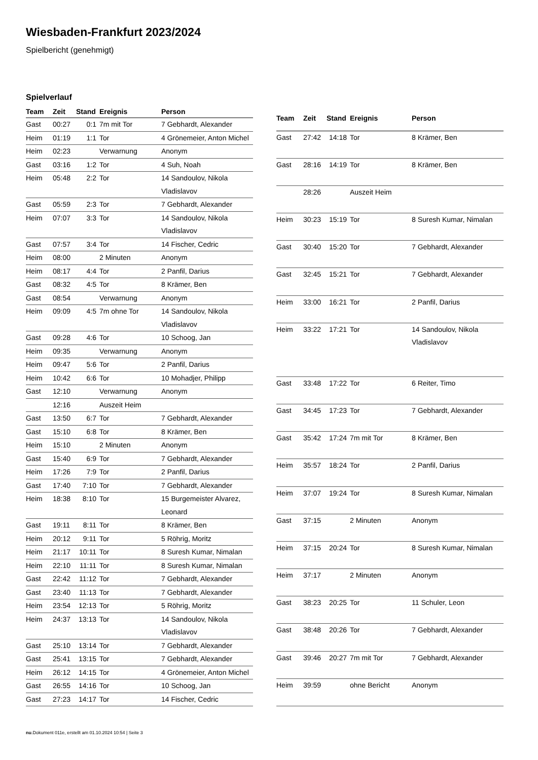Wiesbaden-Frankfurt 2023/2024
Spielbericht (genehmigt)
Spielverlauf
| Team | Zeit | Stand | Ereignis | Person |
| --- | --- | --- | --- | --- |
| Gast | 00:27 | 0:1 | 7m mit Tor | 7 Gebhardt, Alexander |
| Heim | 01:19 | 1:1 | Tor | 4 Grönemeier, Anton Michel |
| Heim | 02:23 | | Verwarnung | Anonym |
| Gast | 03:16 | 1:2 | Tor | 4 Suh, Noah |
| Heim | 05:48 | 2:2 | Tor | 14 Sandoulov, Nikola Vladislavov |
| Gast | 05:59 | 2:3 | Tor | 7 Gebhardt, Alexander |
| Heim | 07:07 | 3:3 | Tor | 14 Sandoulov, Nikola Vladislavov |
| Gast | 07:57 | 3:4 | Tor | 14 Fischer, Cedric |
| Heim | 08:00 | | 2 Minuten | Anonym |
| Heim | 08:17 | 4:4 | Tor | 2 Panfil, Darius |
| Gast | 08:32 | 4:5 | Tor | 8 Krämer, Ben |
| Gast | 08:54 | | Verwarnung | Anonym |
| Heim | 09:09 | 4:5 | 7m ohne Tor | 14 Sandoulov, Nikola Vladislavov |
| Gast | 09:28 | 4:6 | Tor | 10 Schoog, Jan |
| Heim | 09:35 | | Verwarnung | Anonym |
| Heim | 09:47 | 5:6 | Tor | 2 Panfil, Darius |
| Heim | 10:42 | 6:6 | Tor | 10 Mohadjer, Philipp |
| Gast | 12:10 | | Verwarnung | Anonym |
| | 12:16 | | Auszeit Heim | |
| Gast | 13:50 | 6:7 | Tor | 7 Gebhardt, Alexander |
| Gast | 15:10 | 6:8 | Tor | 8 Krämer, Ben |
| Heim | 15:10 | | 2 Minuten | Anonym |
| Gast | 15:40 | 6:9 | Tor | 7 Gebhardt, Alexander |
| Heim | 17:26 | 7:9 | Tor | 2 Panfil, Darius |
| Gast | 17:40 | 7:10 | Tor | 7 Gebhardt, Alexander |
| Heim | 18:38 | 8:10 | Tor | 15 Burgemeister Alvarez, Leonard |
| Gast | 19:11 | 8:11 | Tor | 8 Krämer, Ben |
| Heim | 20:12 | 9:11 | Tor | 5 Röhrig, Moritz |
| Heim | 21:17 | 10:11 | Tor | 8 Suresh Kumar, Nimalan |
| Heim | 22:10 | 11:11 | Tor | 8 Suresh Kumar, Nimalan |
| Gast | 22:42 | 11:12 | Tor | 7 Gebhardt, Alexander |
| Gast | 23:40 | 11:13 | Tor | 7 Gebhardt, Alexander |
| Heim | 23:54 | 12:13 | Tor | 5 Röhrig, Moritz |
| Heim | 24:37 | 13:13 | Tor | 14 Sandoulov, Nikola Vladislavov |
| Gast | 25:10 | 13:14 | Tor | 7 Gebhardt, Alexander |
| Gast | 25:41 | 13:15 | Tor | 7 Gebhardt, Alexander |
| Heim | 26:12 | 14:15 | Tor | 4 Grönemeier, Anton Michel |
| Gast | 26:55 | 14:16 | Tor | 10 Schoog, Jan |
| Gast | 27:23 | 14:17 | Tor | 14 Fischer, Cedric |
| Team | Zeit | Stand | Ereignis | Person |
| --- | --- | --- | --- | --- |
| Gast | 27:42 | 14:18 | Tor | 8 Krämer, Ben |
| Gast | 28:16 | 14:19 | Tor | 8 Krämer, Ben |
| | 28:26 | | Auszeit Heim | |
| Heim | 30:23 | 15:19 | Tor | 8 Suresh Kumar, Nimalan |
| Gast | 30:40 | 15:20 | Tor | 7 Gebhardt, Alexander |
| Gast | 32:45 | 15:21 | Tor | 7 Gebhardt, Alexander |
| Heim | 33:00 | 16:21 | Tor | 2 Panfil, Darius |
| Heim | 33:22 | 17:21 | Tor | 14 Sandoulov, Nikola Vladislavov |
| Gast | 33:48 | 17:22 | Tor | 6 Reiter, Timo |
| Gast | 34:45 | 17:23 | Tor | 7 Gebhardt, Alexander |
| Gast | 35:42 | 17:24 | 7m mit Tor | 8 Krämer, Ben |
| Heim | 35:57 | 18:24 | Tor | 2 Panfil, Darius |
| Heim | 37:07 | 19:24 | Tor | 8 Suresh Kumar, Nimalan |
| Gast | 37:15 | | 2 Minuten | Anonym |
| Heim | 37:15 | 20:24 | Tor | 8 Suresh Kumar, Nimalan |
| Heim | 37:17 | | 2 Minuten | Anonym |
| Gast | 38:23 | 20:25 | Tor | 11 Schuler, Leon |
| Gast | 38:48 | 20:26 | Tor | 7 Gebhardt, Alexander |
| Gast | 39:46 | 20:27 | 7m mit Tor | 7 Gebhardt, Alexander |
| Heim | 39:59 | | ohne Bericht | Anonym |
nu.Dokument 011e, erstellt am 01.10.2024 10:54 | Seite 3